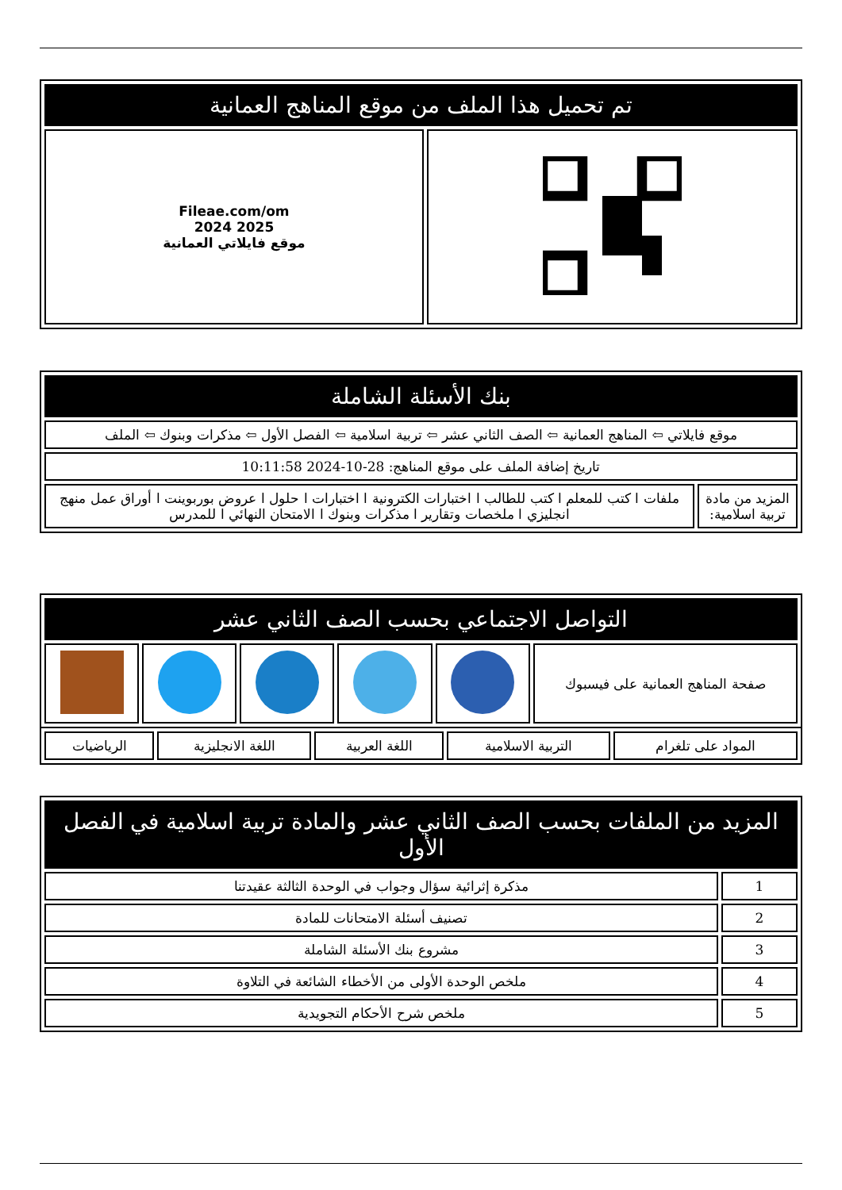| تم تحميل هذا الملف من موقع المناهج العمانية | |
| --- | --- |
| | Fileae.com/om 2025 2024 موقع فايلاتي العمانية |
| بنك الأسئلة الشاملة | |
| --- | --- |
| موقع فايلاتي ⇦ المناهج العمانية ⇦ الصف الثاني عشر ⇦ تربية اسلامية ⇦ الفصل الأول ⇦ مذكرات وبنوك ⇦ الملف | |
| تاريخ إضافة الملف على موقع المناهج: 28-10-2024 10:11:58 | |
| المزيد من مادة تربية اسلامية: | ملفات ا كتب للمعلم ا كتب للطالب ا اختبارات الكترونية ا اختبارات ا حلول ا عروض بوربوينت ا أوراق عمل منهج انجليزي ا ملخصات وتقارير ا مذكرات وبنوك ا الامتحان النهائي ا للمدرس |
| التواصل الاجتماعي بحسب الصف الثاني عشر | | | | | |
| --- | --- | --- | --- | --- | --- |
| صفحة المناهج العمانية على فيسبوك | | | | | |
| المواد على تلغرام | التربية الاسلامية | اللغة العربية | اللغة الانجليزية | الرياضيات |
| المزيد من الملفات بحسب الصف الثاني عشر والمادة تربية اسلامية في الفصل الأول | |
| --- | --- |
| 1 | مذكرة إثرائية سؤال وجواب في الوحدة الثالثة عقيدتنا |
| 2 | تصنيف أسئلة الامتحانات للمادة |
| 3 | مشروع بنك الأسئلة الشاملة |
| 4 | ملخص الوحدة الأولى من الأخطاء الشائعة في التلاوة |
| 5 | ملخص شرح الأحكام التجويدية |